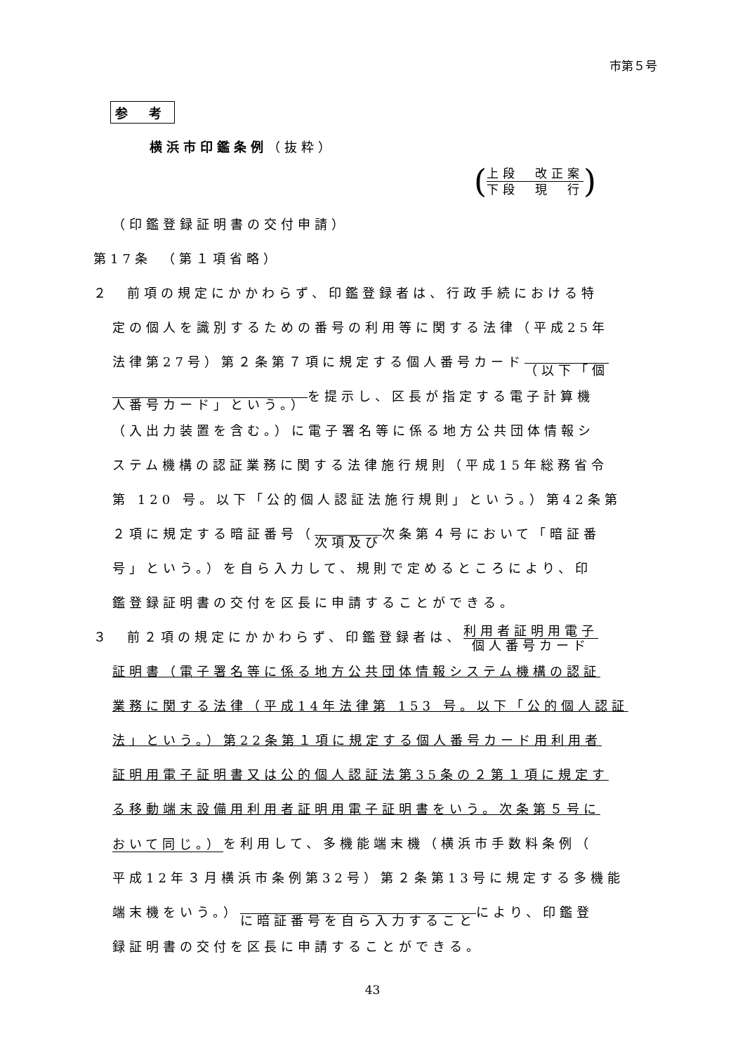市第５号
参 考
横浜市印鑑条例（抜粋）
(
上段　改正案
下段　現　行
)
（印鑑登録証明書の交付申請）
第17条　（第１項省略）
２　前項の規定にかかわらず、印鑑登録者は、行政手続における特
定の個人を識別するための番号の利用等に関する法律（平成25年
法律第27号）第２条第７項に規定する個人番号カード （以下「個
人番号カード」という。）を提示し、区長が指定する電子計算機
（入出力装置を含む。）に電子署名等に係る地方公共団体情報シ
ステム機構の認証業務に関する法律施行規則（平成15年総務省令
第 120 号。以下「公的個人認証法施行規則」という。）第42条第
２項に規定する暗証番号（ 次項及び次条第４号において「暗証番
号」という。）を自ら入力して、規則で定めるところにより、印
鑑登録証明書の交付を区長に申請することができる。
３　前２項の規定にかかわらず、印鑑登録者は、利用者証明用電子 個人番号カード
証明書（電子署名等に係る地方公共団体情報システム機構の認証
業務に関する法律（平成14年法律第 153 号。以下「公的個人認証
法」という。）第22条第１項に規定する個人番号カード用利用者
証明用電子証明書又は公的個人認証法第35条の２第１項に規定す
る移動端末設備用利用者証明用電子証明書をいう。次条第５号に
おいて同じ。）を利用して、多機能端末機（横浜市手数料条例（
平成12年３月横浜市条例第32号）第２条第13号に規定する多機能
端末機をいう。） に暗証番号を自ら入力することにより、印鑑登
録証明書の交付を区長に申請することができる。
43